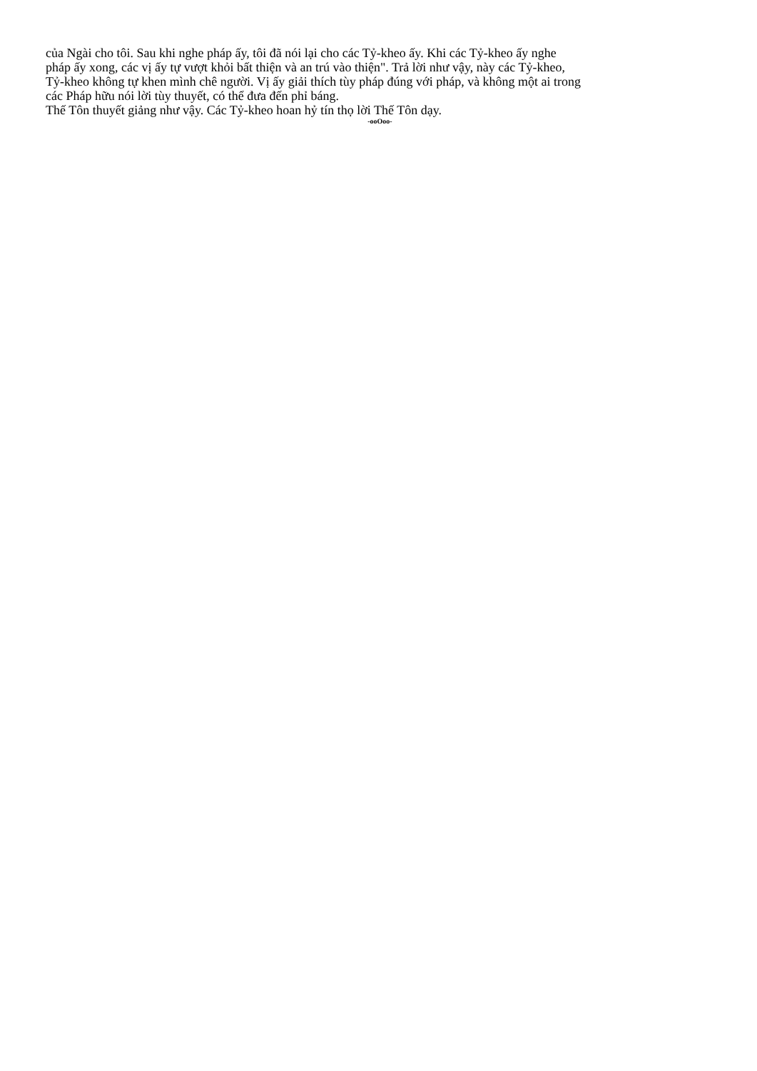của Ngài cho tôi. Sau khi nghe pháp ấy, tôi đã nói lại cho các Tỷ-kheo ấy. Khi các Tỷ-kheo ấy nghe
pháp ấy xong, các vị ấy tự vượt khỏi bất thiện và an trú vào thiện". Trả lời như vậy, này các Tỷ-kheo,
Tỷ-kheo không tự khen mình chê người. Vị ấy giải thích tùy pháp đúng với pháp, và không một ai trong
các Pháp hữu nói lời tùy thuyết, có thể đưa đến phỉ báng.
Thế Tôn thuyết giảng như vậy. Các Tỷ-kheo hoan hỷ tín thọ lời Thế Tôn dạy.
-ooOoo-